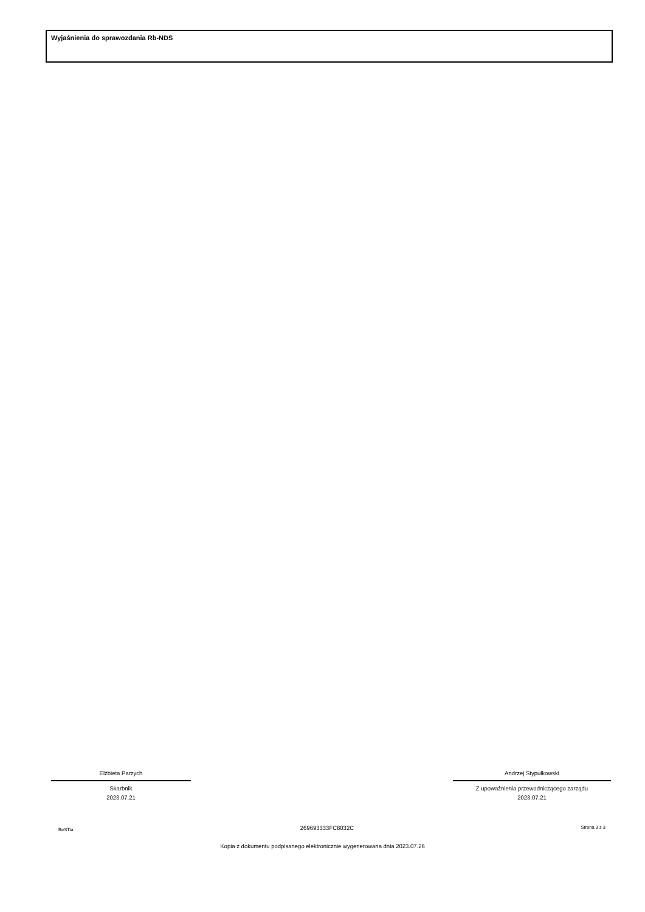Wyjaśnienia do sprawozdania Rb-NDS
Elżbieta Parzych
Skarbnik
2023.07.21
Andrzej Stypułkowski
Z upoważnienia przewodniczącego zarządu
2023.07.21
BeSTia 269693333FC8032C Strona 3 z 3
Kopia z dokumentu podpisanego elektronicznie wygenerowana dnia 2023.07.26